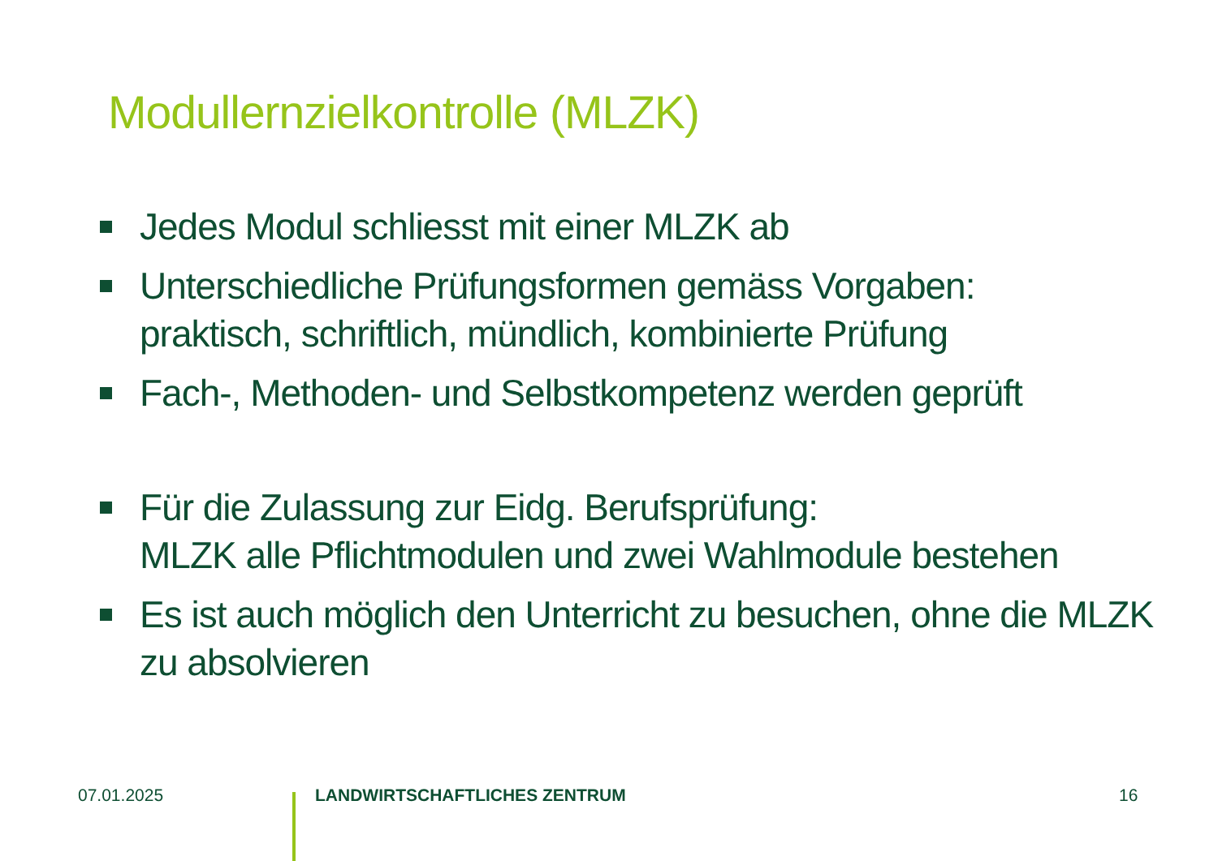Modullernzielkontrolle (MLZK)
Jedes Modul schliesst mit einer MLZK ab
Unterschiedliche Prüfungsformen gemäss Vorgaben:
praktisch, schriftlich, mündlich, kombinierte Prüfung
Fach-, Methoden- und Selbstkompetenz werden geprüft
Für die Zulassung zur Eidg. Berufsprüfung:
MLZK alle Pflichtmodulen und zwei Wahlmodule bestehen
Es ist auch möglich den Unterricht zu besuchen, ohne die MLZK zu absolvieren
07.01.2025 LANDWIRTSCHAFTLICHES ZENTRUM 16